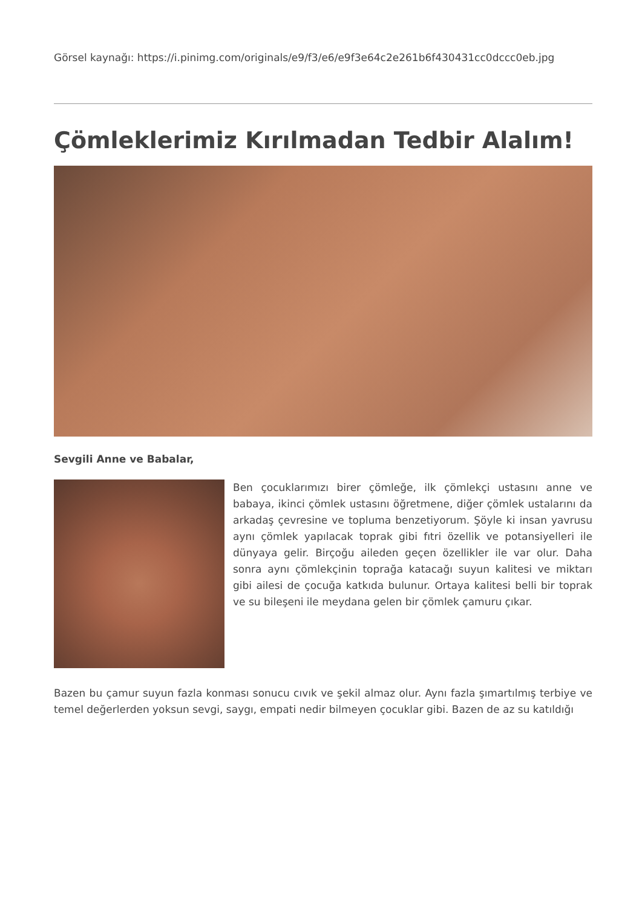Görsel kaynağı: https://i.pinimg.com/originals/e9/f3/e6/e9f3e64c2e261b6f430431cc0dccc0eb.jpg
Çömleklerimiz Kırılmadan Tedbir Alalım!
Sevgili Anne ve Babalar,
Ben çocuklarımızı birer çömleğe, ilk çömlekçi ustasını anne ve babaya, ikinci çömlek ustasını öğretmene, diğer çömlek ustalarını da arkadaş çevresine ve topluma benzetiyorum. Şöyle ki insan yavrusu aynı çömlek yapılacak toprak gibi fıtri özellik ve potansiyelleri ile dünyaya gelir. Birçoğu aileden geçen özellikler ile var olur. Daha sonra aynı çömlekçinin toprağa katacağı suyun kalitesi ve miktarı gibi ailesi de çocuğa katkıda bulunur. Ortaya kalitesi belli bir toprak ve su bileşeni ile meydana gelen bir çömlek çamuru çıkar.
Bazen bu çamur suyun fazla konması sonucu cıvık ve şekil almaz olur. Aynı fazla şımartılmış terbiye ve temel değerlerden yoksun sevgi, saygı, empati nedir bilmeyen çocuklar gibi. Bazen de az su katıldığı